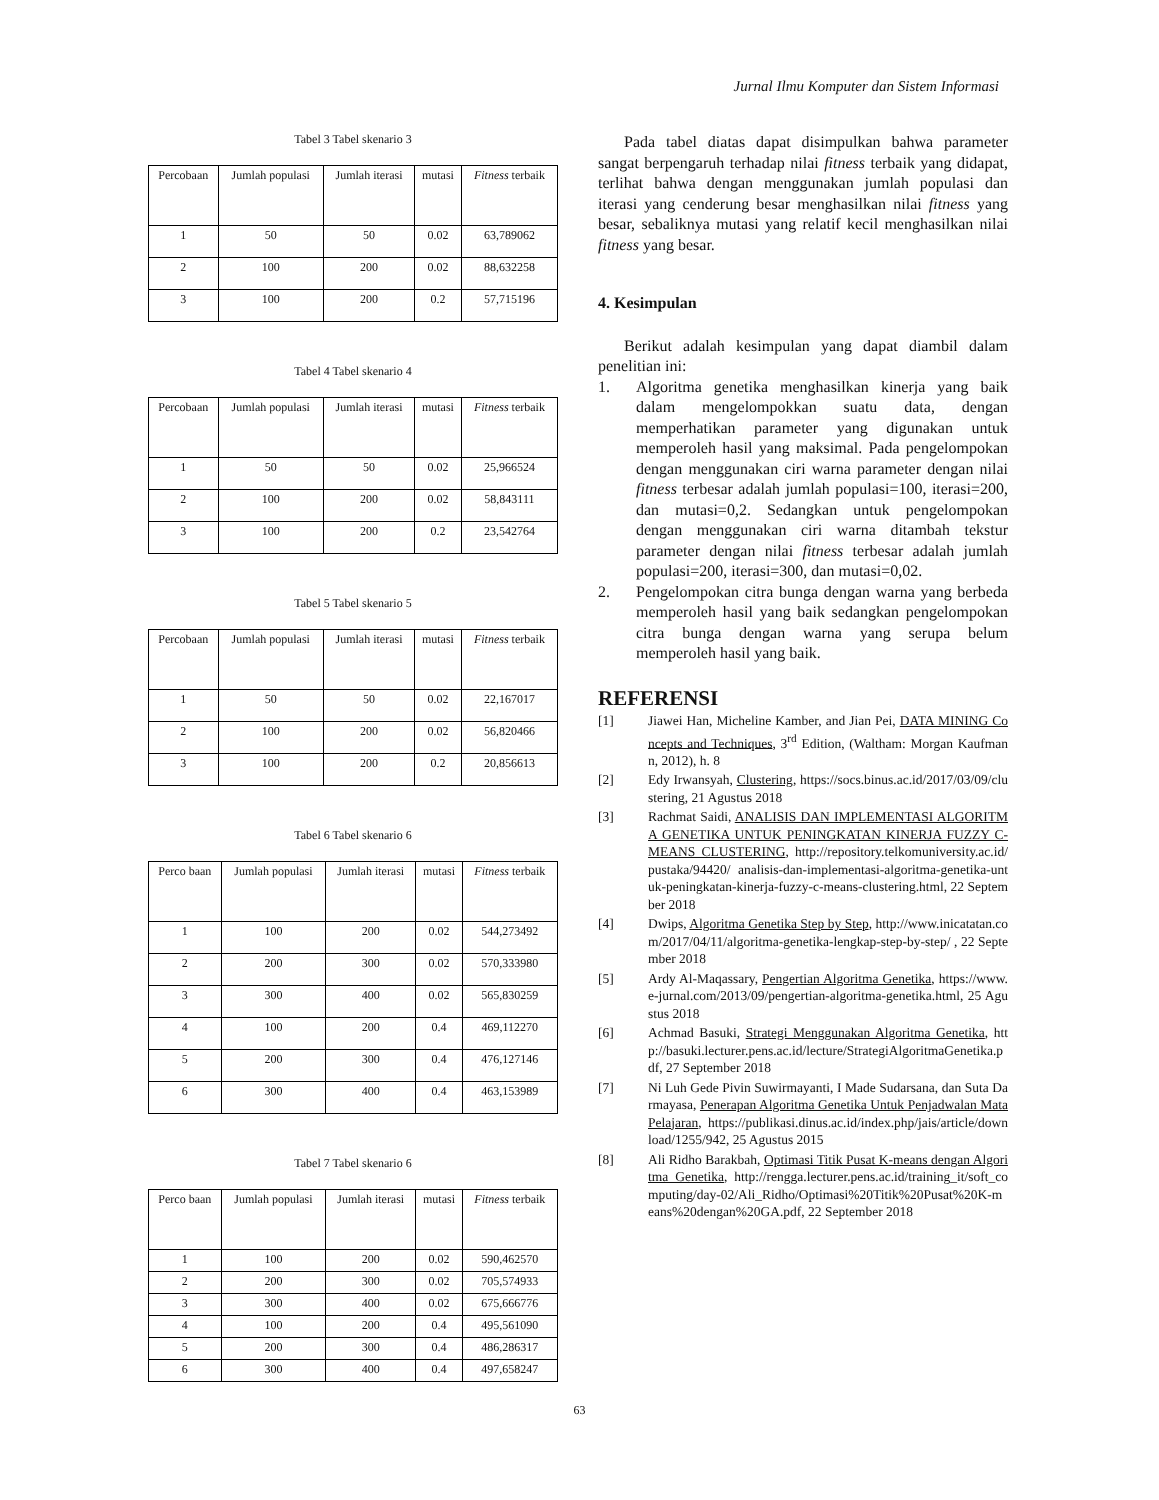Jurnal Ilmu Komputer dan Sistem Informasi
Tabel 3 Tabel skenario 3
| Percobaan | Jumlah populasi | Jumlah iterasi | mutasi | Fitness terbaik |
| --- | --- | --- | --- | --- |
| 1 | 50 | 50 | 0.02 | 63,789062 |
| 2 | 100 | 200 | 0.02 | 88,632258 |
| 3 | 100 | 200 | 0.2 | 57,715196 |
Tabel 4 Tabel skenario 4
| Percobaan | Jumlah populasi | Jumlah iterasi | mutasi | Fitness terbaik |
| --- | --- | --- | --- | --- |
| 1 | 50 | 50 | 0.02 | 25,966524 |
| 2 | 100 | 200 | 0.02 | 58,843111 |
| 3 | 100 | 200 | 0.2 | 23,542764 |
Tabel 5 Tabel skenario 5
| Percobaan | Jumlah populasi | Jumlah iterasi | mutasi | Fitness terbaik |
| --- | --- | --- | --- | --- |
| 1 | 50 | 50 | 0.02 | 22,167017 |
| 2 | 100 | 200 | 0.02 | 56,820466 |
| 3 | 100 | 200 | 0.2 | 20,856613 |
Tabel 6 Tabel skenario 6
| Perco baan | Jumlah populasi | Jumlah iterasi | mutasi | Fitness terbaik |
| --- | --- | --- | --- | --- |
| 1 | 100 | 200 | 0.02 | 544,273492 |
| 2 | 200 | 300 | 0.02 | 570,333980 |
| 3 | 300 | 400 | 0.02 | 565,830259 |
| 4 | 100 | 200 | 0.4 | 469,112270 |
| 5 | 200 | 300 | 0.4 | 476,127146 |
| 6 | 300 | 400 | 0.4 | 463,153989 |
Tabel 7 Tabel skenario 6
| Perco baan | Jumlah populasi | Jumlah iterasi | mutasi | Fitness terbaik |
| --- | --- | --- | --- | --- |
| 1 | 100 | 200 | 0.02 | 590,462570 |
| 2 | 200 | 300 | 0.02 | 705,574933 |
| 3 | 300 | 400 | 0.02 | 675,666776 |
| 4 | 100 | 200 | 0.4 | 495,561090 |
| 5 | 200 | 300 | 0.4 | 486,286317 |
| 6 | 300 | 400 | 0.4 | 497,658247 |
Pada tabel diatas dapat disimpulkan bahwa parameter sangat berpengaruh terhadap nilai fitness terbaik yang didapat, terlihat bahwa dengan menggunakan jumlah populasi dan iterasi yang cenderung besar menghasilkan nilai fitness yang besar, sebaliknya mutasi yang relatif kecil menghasilkan nilai fitness yang besar.
4. Kesimpulan
Berikut adalah kesimpulan yang dapat diambil dalam penelitian ini:
1. Algoritma genetika menghasilkan kinerja yang baik dalam mengelompokkan suatu data, dengan memperhatikan parameter yang digunakan untuk memperoleh hasil yang maksimal. Pada pengelompokan dengan menggunakan ciri warna parameter dengan nilai fitness terbesar adalah jumlah populasi=100, iterasi=200, dan mutasi=0,2. Sedangkan untuk pengelompokan dengan menggunakan ciri warna ditambah tekstur parameter dengan nilai fitness terbesar adalah jumlah populasi=200, iterasi=300, dan mutasi=0,02.
2. Pengelompokan citra bunga dengan warna yang berbeda memperoleh hasil yang baik sedangkan pengelompokan citra bunga dengan warna yang serupa belum memperoleh hasil yang baik.
REFERENSI
[1] Jiawei Han, Micheline Kamber, and Jian Pei, DATA MINING Concepts and Techniques, 3<sup>rd</sup> Edition, (Waltham: Morgan Kaufmann, 2012), h. 8
[2] Edy Irwansyah, Clustering, https://socs.binus.ac.id/2017/03/09/clustering, 21 Agustus 2018
[3] Rachmat Saidi, ANALISIS DAN IMPLEMENTASI ALGORITMA GENETIKA UNTUK PENINGKATAN KINERJA FUZZY C-MEANS CLUSTERING, http://repository.telkomuniversity.ac.id/pustaka/94420/ analisis-dan-implementasi-algoritma-genetika-untuk-peningkatan-kinerja-fuzzy-c-means-clustering.html, 22 September 2018
[4] Dwips, Algoritma Genetika Step by Step, http://www.inicatatan.com/2017/04/11/algoritma-genetika-lengkap-step-by-step/ , 22 September 2018
[5] Ardy Al-Maqassary, Pengertian Algoritma Genetika, https://www.e-jurnal.com/2013/09/pengertian-algoritma-genetika.html, 25 Agustus 2018
[6] Achmad Basuki, Strategi Menggunakan Algoritma Genetika, http://basuki.lecturer.pens.ac.id/lecture/StrategiAlgoritmaGenetika.pdf, 27 September 2018
[7] Ni Luh Gede Pivin Suwirmayanti, I Made Sudarsana, dan Suta Darmayasa, Penerapan Algoritma Genetika Untuk Penjadwalan Mata Pelajaran, https://publikasi.dinus.ac.id/index.php/jais/article/download/1255/942, 25 Agustus 2015
[8] Ali Ridho Barakbah, Optimasi Titik Pusat K-means dengan Algoritma Genetika, http://rengga.lecturer.pens.ac.id/training_it/soft_computing/day-02/Ali_Ridho/Optimasi%20Titik%20Pusat%20K-means%20dengan%20GA.pdf, 22 September 2018
63